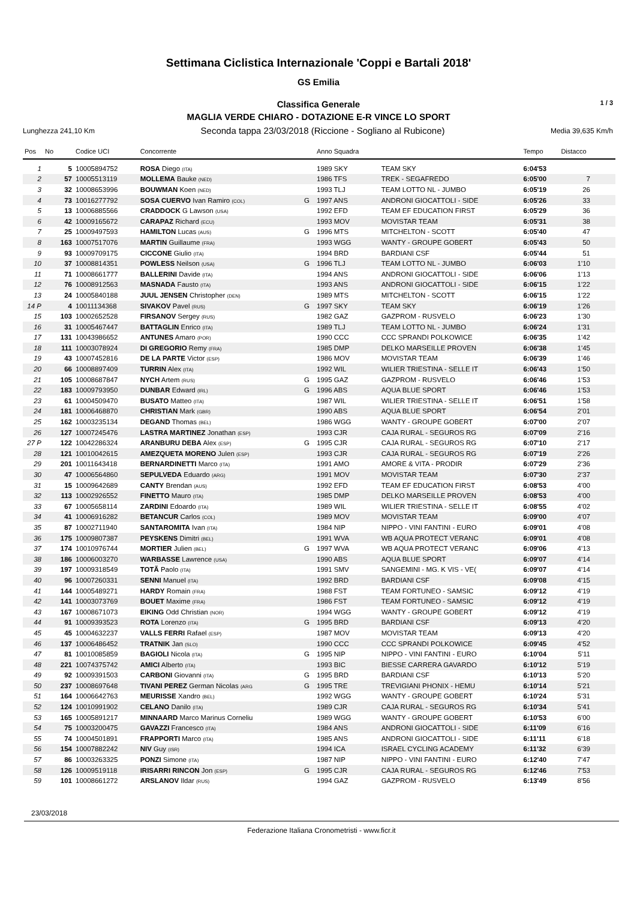Settimana Ciclistica Internazionale 'Coppi e Bartali 2018'
GS Emilia
Classifica Generale 1 / 3
MAGLIA VERDE CHIARO - DOTAZIONE E-R VINCE LO SPORT
Lunghezza 241,10 Km Seconda tappa 23/03/2018 (Riccione - Sogliano al Rubicone) Media 39,635 Km/h
| Pos | No | Codice UCI | Concorrente | | Anno Squadra | | Tempo | Distacco |
| --- | --- | --- | --- | --- | --- | --- | --- | --- |
| 1 | 5 | 10005894752 | ROSA Diego (ITA) | | 1989 SKY | TEAM SKY | 6:04'53 | |
| 2 | 57 | 10005513119 | MOLLEMA Bauke (NED) | | 1986 TFS | TREK - SEGAFREDO | 6:05'00 | 7 |
| 3 | 32 | 10008653996 | BOUWMAN Koen (NED) | | 1993 TLJ | TEAM LOTTO NL - JUMBO | 6:05'19 | 26 |
| 4 | 73 | 10016277792 | SOSA CUERVO Ivan Ramiro (COL) | G | 1997 ANS | ANDRONI GIOCATTOLI - SIDE | 6:05'26 | 33 |
| 5 | 13 | 10006885566 | CRADDOCK G Lawson (USA) | | 1992 EFD | TEAM EF EDUCATION FIRST | 6:05'29 | 36 |
| 6 | 42 | 10009165672 | CARAPAZ Richard (ECU) | | 1993 MOV | MOVISTAR TEAM | 6:05'31 | 38 |
| 7 | 25 | 10009497593 | HAMILTON Lucas (AUS) | G | 1996 MTS | MITCHELTON - SCOTT | 6:05'40 | 47 |
| 8 | 163 | 10007517076 | MARTIN Guillaume (FRA) | | 1993 WGG | WANTY - GROUPE GOBERT | 6:05'43 | 50 |
| 9 | 93 | 10009709175 | CICCONE Giulio (ITA) | | 1994 BRD | BARDIANI CSF | 6:05'44 | 51 |
| 10 | 37 | 10008814351 | POWLESS Neilson (USA) | G | 1996 TLJ | TEAM LOTTO NL - JUMBO | 6:06'03 | 1'10 |
| 11 | 71 | 10008661777 | BALLERINI Davide (ITA) | | 1994 ANS | ANDRONI GIOCATTOLI - SIDE | 6:06'06 | 1'13 |
| 12 | 76 | 10008912563 | MASNADA Fausto (ITA) | | 1993 ANS | ANDRONI GIOCATTOLI - SIDE | 6:06'15 | 1'22 |
| 13 | 24 | 10005840188 | JUUL JENSEN Christopher (DEN) | | 1989 MTS | MITCHELTON - SCOTT | 6:06'15 | 1'22 |
| 14 P | 4 | 10011134368 | SIVAKOV Pavel (RUS) | G | 1997 SKY | TEAM SKY | 6:06'19 | 1'26 |
| 15 | 103 | 10002652528 | FIRSANOV Sergey (RUS) | | 1982 GAZ | GAZPROM - RUSVELO | 6:06'23 | 1'30 |
| 16 | 31 | 10005467447 | BATTAGLIN Enrico (ITA) | | 1989 TLJ | TEAM LOTTO NL - JUMBO | 6:06'24 | 1'31 |
| 17 | 131 | 10043986652 | ANTUNES Amaro (POR) | | 1990 CCC | CCC SPRANDI POLKOWICE | 6:06'35 | 1'42 |
| 18 | 111 | 10003078924 | DI GREGORIO Remy (FRA) | | 1985 DMP | DELKO MARSEILLE PROVEN | 6:06'38 | 1'45 |
| 19 | 43 | 10007452816 | DE LA PARTE Victor (ESP) | | 1986 MOV | MOVISTAR TEAM | 6:06'39 | 1'46 |
| 20 | 66 | 10008897409 | TURRIN Alex (ITA) | | 1992 WIL | WILIER TRIESTINA - SELLE IT | 6:06'43 | 1'50 |
| 21 | 105 | 10008687847 | NYCH Artem (RUS) | G | 1995 GAZ | GAZPROM - RUSVELO | 6:06'46 | 1'53 |
| 22 | 183 | 10009793950 | DUNBAR Edward (IRL) | G | 1996 ABS | AQUA BLUE SPORT | 6:06'46 | 1'53 |
| 23 | 61 | 10004509470 | BUSATO Matteo (ITA) | | 1987 WIL | WILIER TRIESTINA - SELLE IT | 6:06'51 | 1'58 |
| 24 | 181 | 10006468870 | CHRISTIAN Mark (GBR) | | 1990 ABS | AQUA BLUE SPORT | 6:06'54 | 2'01 |
| 25 | 162 | 10003235134 | DEGAND Thomas (BEL) | | 1986 WGG | WANTY - GROUPE GOBERT | 6:07'00 | 2'07 |
| 26 | 127 | 10007245476 | LASTRA MARTINEZ Jonathan (ESP) | | 1993 CJR | CAJA RURAL - SEGUROS RG | 6:07'09 | 2'16 |
| 27 P | 122 | 10042286324 | ARANBURU DEBA Alex (ESP) | G | 1995 CJR | CAJA RURAL - SEGUROS RG | 6:07'10 | 2'17 |
| 28 | 121 | 10010042615 | AMEZQUETA MORENO Julen (ESP) | | 1993 CJR | CAJA RURAL - SEGUROS RG | 6:07'19 | 2'26 |
| 29 | 201 | 10011643418 | BERNARDINETTI Marco (ITA) | | 1991 AMO | AMORE & VITA - PRODIR | 6:07'29 | 2'36 |
| 30 | 47 | 10006564860 | SEPULVEDA Eduardo (ARG) | | 1991 MOV | MOVISTAR TEAM | 6:07'30 | 2'37 |
| 31 | 15 | 10009642689 | CANTY Brendan (AUS) | | 1992 EFD | TEAM EF EDUCATION FIRST | 6:08'53 | 4'00 |
| 32 | 113 | 10002926552 | FINETTO Mauro (ITA) | | 1985 DMP | DELKO MARSEILLE PROVEN | 6:08'53 | 4'00 |
| 33 | 67 | 10005658114 | ZARDINI Edoardo (ITA) | | 1989 WIL | WILIER TRIESTINA - SELLE IT | 6:08'55 | 4'02 |
| 34 | 41 | 10006916282 | BETANCUR Carlos (COL) | | 1989 MOV | MOVISTAR TEAM | 6:09'00 | 4'07 |
| 35 | 87 | 10002711940 | SANTAROMITA Ivan (ITA) | | 1984 NIP | NIPPO - VINI FANTINI - EURO | 6:09'01 | 4'08 |
| 36 | 175 | 10009807387 | PEYSKENS Dimitri (BEL) | | 1991 WVA | WB AQUA PROTECT VERANC | 6:09'01 | 4'08 |
| 37 | 174 | 10010976744 | MORTIER Julien (BEL) | G | 1997 WVA | WB AQUA PROTECT VERANC | 6:09'06 | 4'13 |
| 38 | 186 | 10006003270 | WARBASSE Lawrence (USA) | | 1990 ABS | AQUA BLUE SPORT | 6:09'07 | 4'14 |
| 39 | 197 | 10009318549 | TOTÃ Paolo (ITA) | | 1991 SMV | SANGEMINI - MG. K VIS - VE( | 6:09'07 | 4'14 |
| 40 | 96 | 10007260331 | SENNI Manuel (ITA) | | 1992 BRD | BARDIANI CSF | 6:09'08 | 4'15 |
| 41 | 144 | 10005489271 | HARDY Romain (FRA) | | 1988 FST | TEAM FORTUNEO - SAMSIC | 6:09'12 | 4'19 |
| 42 | 141 | 10003073769 | BOUET Maxime (FRA) | | 1986 FST | TEAM FORTUNEO - SAMSIC | 6:09'12 | 4'19 |
| 43 | 167 | 10008671073 | EIKING Odd Christian (NOR) | | 1994 WGG | WANTY - GROUPE GOBERT | 6:09'12 | 4'19 |
| 44 | 91 | 10009393523 | ROTA Lorenzo (ITA) | G | 1995 BRD | BARDIANI CSF | 6:09'13 | 4'20 |
| 45 | 45 | 10004632237 | VALLS FERRI Rafael (ESP) | | 1987 MOV | MOVISTAR TEAM | 6:09'13 | 4'20 |
| 46 | 137 | 10006486452 | TRATNIK Jan (SLO) | | 1990 CCC | CCC SPRANDI POLKOWICE | 6:09'45 | 4'52 |
| 47 | 81 | 10010085859 | BAGIOLI Nicola (ITA) | G | 1995 NIP | NIPPO - VINI FANTINI - EURO | 6:10'04 | 5'11 |
| 48 | 221 | 10074375742 | AMICI Alberto (ITA) | | 1993 BIC | BIESSE CARRERA GAVARDO | 6:10'12 | 5'19 |
| 49 | 92 | 10009391503 | CARBONI Giovanni (ITA) | G | 1995 BRD | BARDIANI CSF | 6:10'13 | 5'20 |
| 50 | 237 | 10008697648 | TIVANI PEREZ German Nicolas (ARG | G | 1995 TRE | TREVIGIANI PHONIX - HEMU | 6:10'14 | 5'21 |
| 51 | 164 | 10006642763 | MEURISSE Xandro (BEL) | | 1992 WGG | WANTY - GROUPE GOBERT | 6:10'24 | 5'31 |
| 52 | 124 | 10010991902 | CELANO Danilo (ITA) | | 1989 CJR | CAJA RURAL - SEGUROS RG | 6:10'34 | 5'41 |
| 53 | 165 | 10005891217 | MINNAARD Marco Marinus Corneliu | | 1989 WGG | WANTY - GROUPE GOBERT | 6:10'53 | 6'00 |
| 54 | 75 | 10003200475 | GAVAZZI Francesco (ITA) | | 1984 ANS | ANDRONI GIOCATTOLI - SIDE | 6:11'09 | 6'16 |
| 55 | 74 | 10004501891 | FRAPPORTI Marco (ITA) | | 1985 ANS | ANDRONI GIOCATTOLI - SIDE | 6:11'11 | 6'18 |
| 56 | 154 | 10007882242 | NIV Guy (ISR) | | 1994 ICA | ISRAEL CYCLING ACADEMY | 6:11'32 | 6'39 |
| 57 | 86 | 10003263325 | PONZI Simone (ITA) | | 1987 NIP | NIPPO - VINI FANTINI - EURO | 6:12'40 | 7'47 |
| 58 | 126 | 10009519118 | IRISARRI RINCON Jon (ESP) | G | 1995 CJR | CAJA RURAL - SEGUROS RG | 6:12'46 | 7'53 |
| 59 | 101 | 10008661272 | ARSLANOV Ildar (RUS) | | 1994 GAZ | GAZPROM - RUSVELO | 6:13'49 | 8'56 |
23/03/2018
Federazione Italiana Cronometristi - www.ficr.it